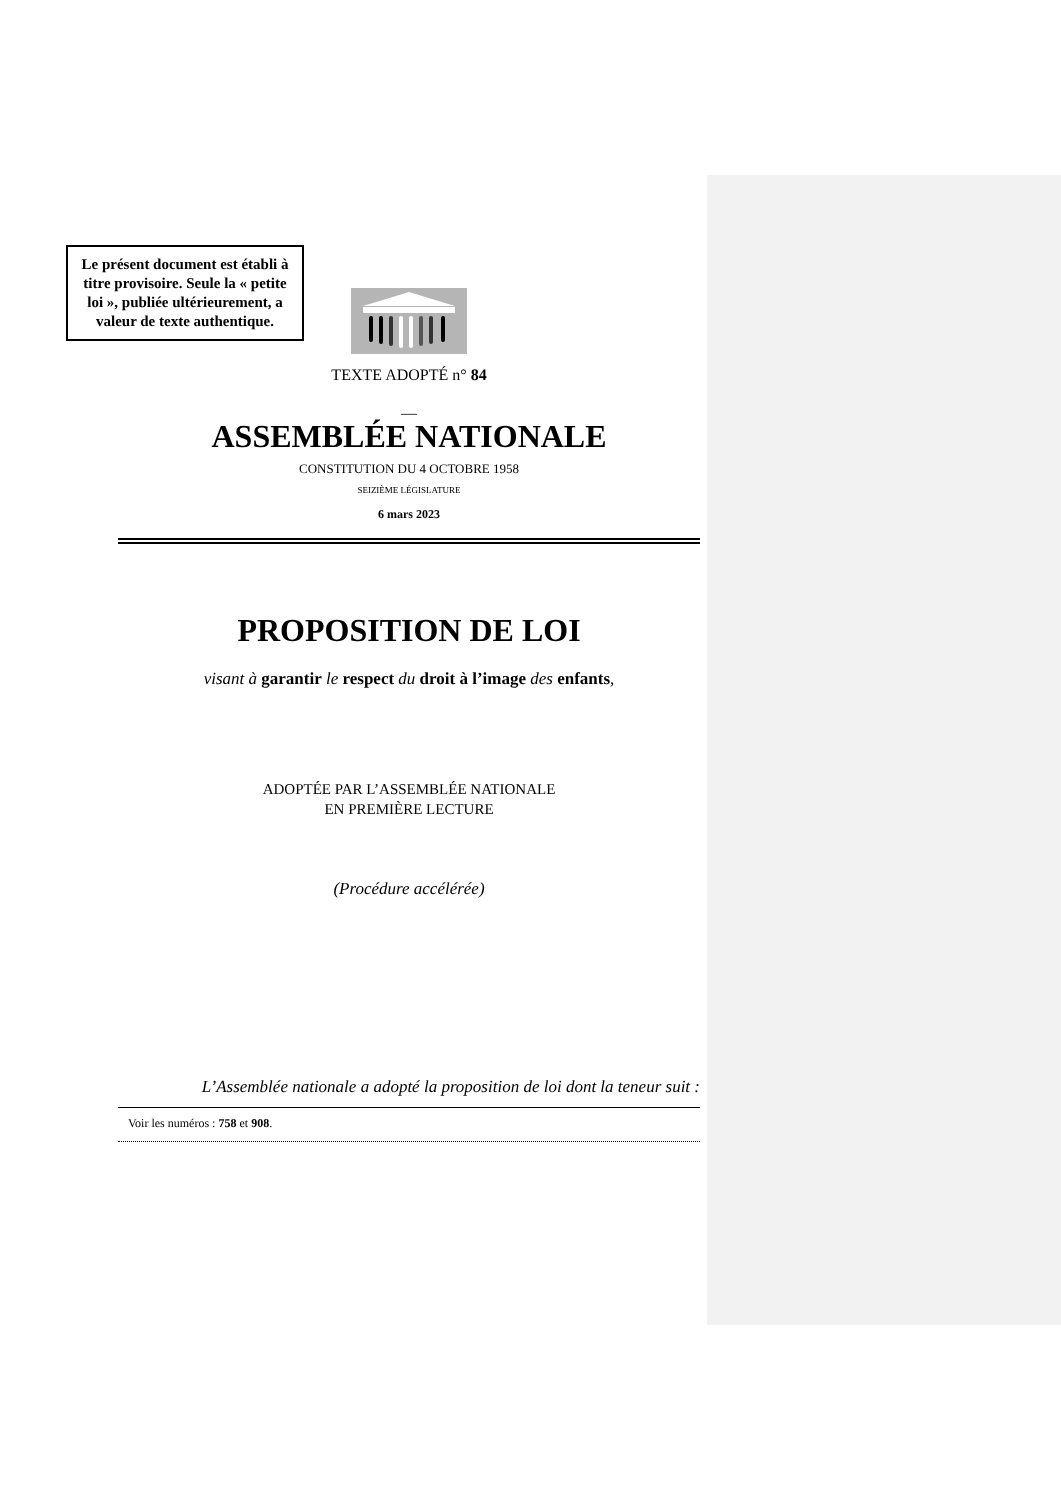Le présent document est établi à titre provisoire. Seule la « petite loi », publiée ultérieurement, a valeur de texte authentique.
TEXTE ADOPTÉ n° 84
—
ASSEMBLÉE NATIONALE
CONSTITUTION DU 4 OCTOBRE 1958
SEIZIÈME LÉGISLATURE
6 mars 2023
PROPOSITION DE LOI
visant à garantir le respect du droit à l’image des enfants,
ADOPTÉE PAR L’ASSEMBLÉE NATIONALE
EN PREMIÈRE LECTURE
(Procédure accélérée)
L’Assemblée nationale a adopté la proposition de loi dont la teneur suit :
Voir les numéros : 758 et 908.